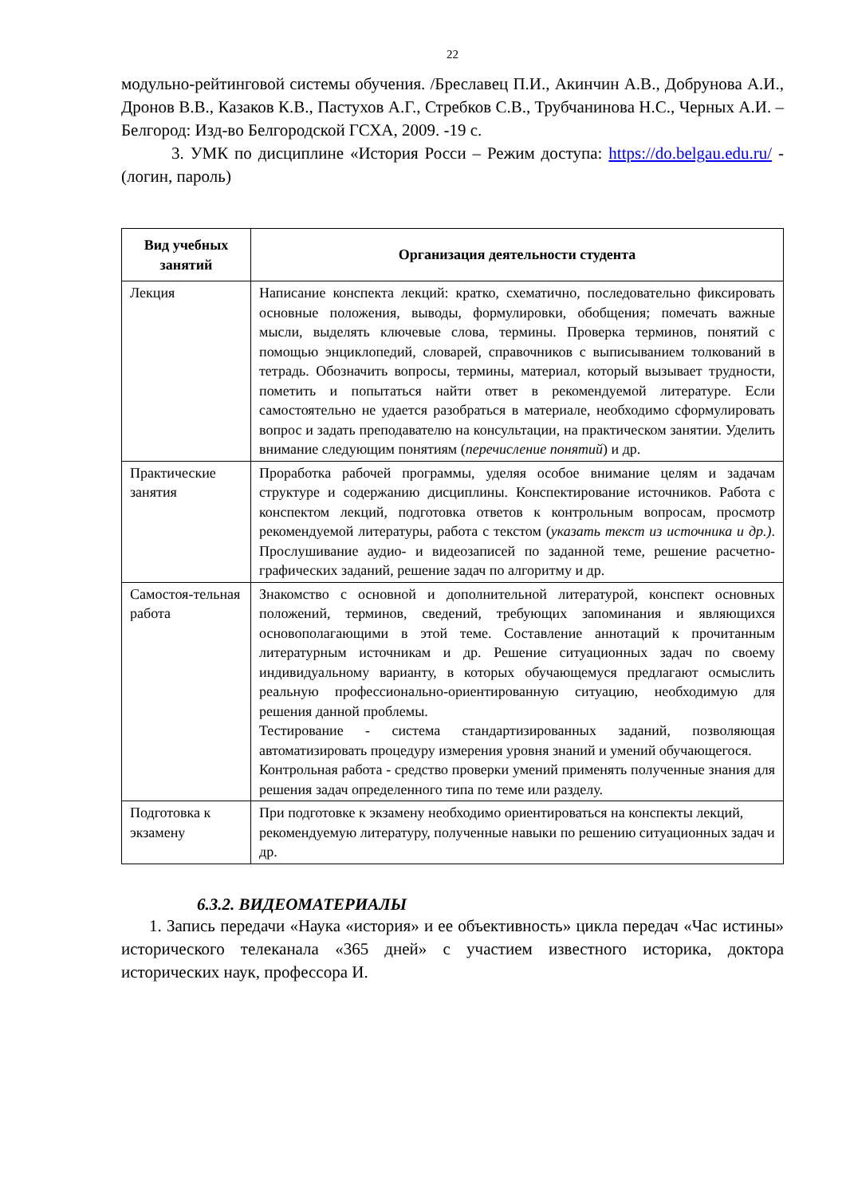22
модульно-рейтинговой системы обучения. /Бреславец П.И., Акинчин А.В., Добрунова А.И., Дронов В.В., Казаков К.В., Пастухов А.Г., Стребков С.В., Трубчанинова Н.С., Черных А.И. –Белгород: Изд-во Белгородской ГСХА, 2009. -19 с.
3. УМК по дисциплине «История Росси – Режим доступа: https://do.belgau.edu.ru/ - (логин, пароль)
| Вид учебных занятий | Организация деятельности студента |
| --- | --- |
| Лекция | Написание конспекта лекций: кратко, схематично, последовательно фиксировать основные положения, выводы, формулировки, обобщения; помечать важные мысли, выделять ключевые слова, термины. Проверка терминов, понятий с помощью энциклопедий, словарей, справочников с выписыванием толкований в тетрадь. Обозначить вопросы, термины, материал, который вызывает трудности, пометить и попытаться найти ответ в рекомендуемой литературе. Если самостоятельно не удается разобраться в материале, необходимо сформулировать вопрос и задать преподавателю на консультации, на практическом занятии. Уделить внимание следующим понятиям ( перечисление понятий ) и др. |
| Практические занятия | Проработка рабочей программы, уделяя особое внимание целям и задачам структуре и содержанию дисциплины. Конспектирование источников. Работа с конспектом лекций, подготовка ответов к контрольным вопросам, просмотр рекомендуемой литературы, работа с текстом ( указать текст из источника и др.) . Прослушивание аудио- и видеозаписей по заданной теме, решение расчетно-графических заданий, решение задач по алгоритму и др. |
| Самостоя-тельная работа | Знакомство с основной и дополнительной литературой, конспект основных положений, терминов, сведений, требующих запоминания и являющихся основополагающими в этой теме. Составление аннотаций к прочитанным литературным источникам и др. Решение ситуационных задач по своему индивидуальному варианту, в которых обучающемуся предлагают осмыслить реальную профессионально-ориентированную ситуацию, необходимую для решения данной проблемы. Тестирование - система стандартизированных заданий, позволяющая автоматизировать процедуру измерения уровня знаний и умений обучающегося. Контрольная работа - средство проверки умений применять полученные знания для решения задач определенного типа по теме или разделу. |
| Подготовка к экзамену | При подготовке к экзамену необходимо ориентироваться на конспекты лекций, рекомендуемую литературу, полученные навыки по решению ситуационных задач и др. |
6.3.2. ВИДЕОМАТЕРИАЛЫ
1. Запись передачи «Наука «история» и ее объективность» цикла передач «Час истины» исторического телеканала «365 дней» с участием известного историка, доктора исторических наук, профессора И.